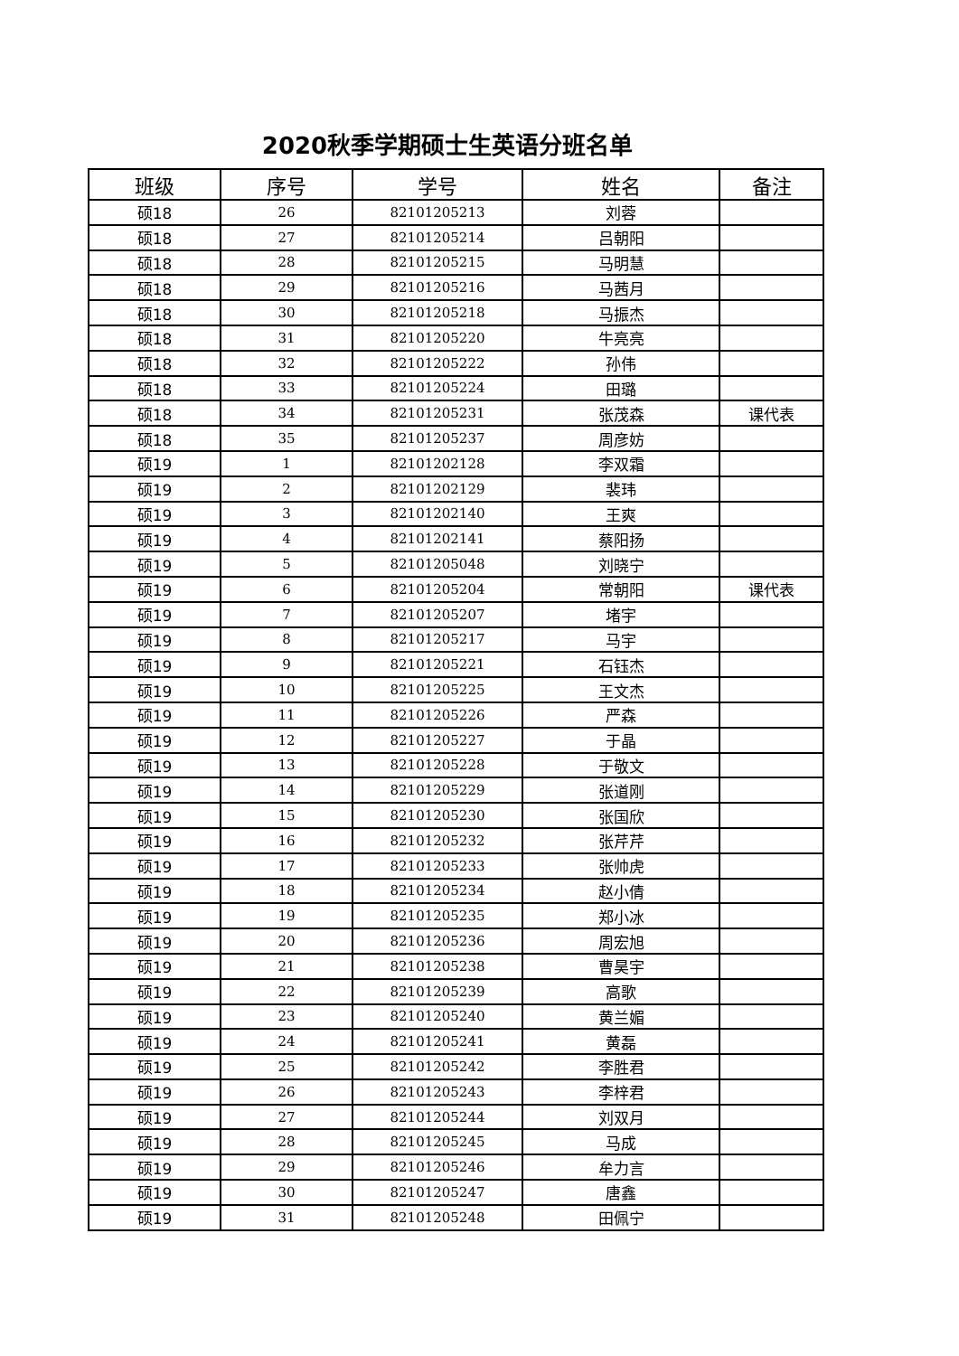2020秋季学期硕士生英语分班名单
| 班级 | 序号 | 学号 | 姓名 | 备注 |
| --- | --- | --- | --- | --- |
| 硕18 | 26 | 82101205213 | 刘蓉 | |
| 硕18 | 27 | 82101205214 | 吕朝阳 | |
| 硕18 | 28 | 82101205215 | 马明慧 | |
| 硕18 | 29 | 82101205216 | 马茜月 | |
| 硕18 | 30 | 82101205218 | 马振杰 | |
| 硕18 | 31 | 82101205220 | 牛亮亮 | |
| 硕18 | 32 | 82101205222 | 孙伟 | |
| 硕18 | 33 | 82101205224 | 田璐 | |
| 硕18 | 34 | 82101205231 | 张茂森 | 课代表 |
| 硕18 | 35 | 82101205237 | 周彦妨 | |
| 硕19 | 1 | 82101202128 | 李双霜 | |
| 硕19 | 2 | 82101202129 | 裴玮 | |
| 硕19 | 3 | 82101202140 | 王爽 | |
| 硕19 | 4 | 82101202141 | 蔡阳扬 | |
| 硕19 | 5 | 82101205048 | 刘晓宁 | |
| 硕19 | 6 | 82101205204 | 常朝阳 | 课代表 |
| 硕19 | 7 | 82101205207 | 堵宇 | |
| 硕19 | 8 | 82101205217 | 马宇 | |
| 硕19 | 9 | 82101205221 | 石钰杰 | |
| 硕19 | 10 | 82101205225 | 王文杰 | |
| 硕19 | 11 | 82101205226 | 严森 | |
| 硕19 | 12 | 82101205227 | 于晶 | |
| 硕19 | 13 | 82101205228 | 于敬文 | |
| 硕19 | 14 | 82101205229 | 张道刚 | |
| 硕19 | 15 | 82101205230 | 张国欣 | |
| 硕19 | 16 | 82101205232 | 张芹芹 | |
| 硕19 | 17 | 82101205233 | 张帅虎 | |
| 硕19 | 18 | 82101205234 | 赵小倩 | |
| 硕19 | 19 | 82101205235 | 郑小冰 | |
| 硕19 | 20 | 82101205236 | 周宏旭 | |
| 硕19 | 21 | 82101205238 | 曹昊宇 | |
| 硕19 | 22 | 82101205239 | 高歌 | |
| 硕19 | 23 | 82101205240 | 黄兰媚 | |
| 硕19 | 24 | 82101205241 | 黄磊 | |
| 硕19 | 25 | 82101205242 | 李胜君 | |
| 硕19 | 26 | 82101205243 | 李梓君 | |
| 硕19 | 27 | 82101205244 | 刘双月 | |
| 硕19 | 28 | 82101205245 | 马成 | |
| 硕19 | 29 | 82101205246 | 牟力言 | |
| 硕19 | 30 | 82101205247 | 唐鑫 | |
| 硕19 | 31 | 82101205248 | 田佩宁 | |